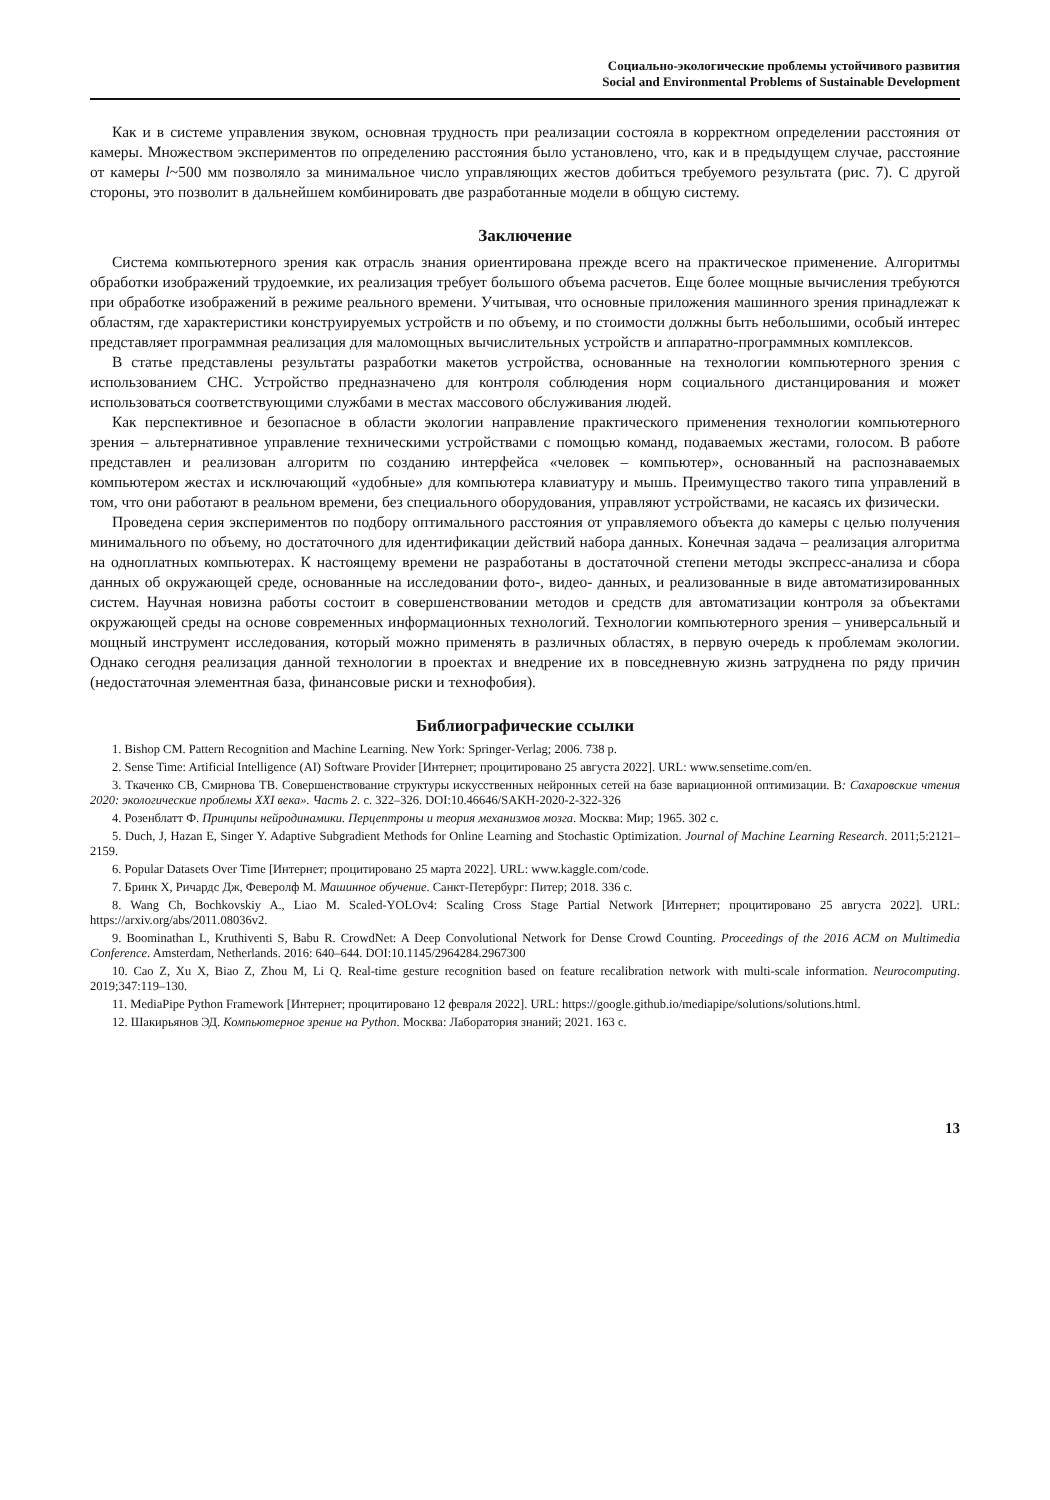Социально-экологические проблемы устойчивого развития
Social and Environmental Problems of Sustainable Development
Как и в системе управления звуком, основная трудность при реализации состояла в корректном определении расстояния от камеры. Множеством экспериментов по определению расстояния было установлено, что, как и в предыдущем случае, расстояние от камеры l~500 мм позволяло за минимальное число управляющих жестов добиться требуемого результата (рис. 7). С другой стороны, это позволит в дальнейшем комбинировать две разработанные модели в общую систему.
Заключение
Система компьютерного зрения как отрасль знания ориентирована прежде всего на практическое применение. Алгоритмы обработки изображений трудоемкие, их реализация требует большого объема расчетов. Еще более мощные вычисления требуются при обработке изображений в режиме реального времени. Учитывая, что основные приложения машинного зрения принадлежат к областям, где характеристики конструируемых устройств и по объему, и по стоимости должны быть небольшими, особый интерес представляет программная реализация для маломощных вычислительных устройств и аппаратно-программных комплексов.
В статье представлены результаты разработки макетов устройства, основанные на технологии компьютерного зрения с использованием СНС. Устройство предназначено для контроля соблюдения норм социального дистанцирования и может использоваться соответствующими службами в местах массового обслуживания людей.
Как перспективное и безопасное в области экологии направление практического применения технологии компьютерного зрения – альтернативное управление техническими устройствами с помощью команд, подаваемых жестами, голосом. В работе представлен и реализован алгоритм по созданию интерфейса «человек – компьютер», основанный на распознаваемых компьютером жестах и исключающий «удобные» для компьютера клавиатуру и мышь. Преимущество такого типа управлений в том, что они работают в реальном времени, без специального оборудования, управляют устройствами, не касаясь их физически.
Проведена серия экспериментов по подбору оптимального расстояния от управляемого объекта до камеры с целью получения минимального по объему, но достаточного для идентификации действий набора данных. Конечная задача – реализация алгоритма на одноплатных компьютерах. К настоящему времени не разработаны в достаточной степени методы экспресс-анализа и сбора данных об окружающей среде, основанные на исследовании фото-, видео- данных, и реализованные в виде автоматизированных систем. Научная новизна работы состоит в совершенствовании методов и средств для автоматизации контроля за объектами окружающей среды на основе современных информационных технологий. Технологии компьютерного зрения – универсальный и мощный инструмент исследования, который можно применять в различных областях, в первую очередь к проблемам экологии. Однако сегодня реализация данной технологии в проектах и внедрение их в повседневную жизнь затруднена по ряду причин (недостаточная элементная база, финансовые риски и технофобия).
Библиографические ссылки
1. Bishop CM. Pattern Recognition and Machine Learning. New York: Springer-Verlag; 2006. 738 p.
2. Sense Time: Artificial Intelligence (AI) Software Provider [Интернет; процитировано 25 августа 2022]. URL: www.sensetime.com/en.
3. Ткаченко СВ, Смирнова ТВ. Совершенствование структуры искусственных нейронных сетей на базе вариационной оптимизации. В: Сахаровские чтения 2020: экологические проблемы XXI века». Часть 2. с. 322–326. DOI:10.46646/SAKH-2020-2-322-326
4. Розенблатт Ф. Принципы нейродинамики. Перцептроны и теория механизмов мозга. Москва: Мир; 1965. 302 с.
5. Duch, J, Hazan E, Singer Y. Adaptive Subgradient Methods for Online Learning and Stochastic Optimization. Journal of Machine Learning Research. 2011;5:2121–2159.
6. Popular Datasets Over Time [Интернет; процитировано 25 марта 2022]. URL: www.kaggle.com/code.
7. Бринк Х, Ричардс Дж, Феверолф М. Машинное обучение. Санкт-Петербург: Питер; 2018. 336 с.
8. Wang Ch, Bochkovskiy A., Liao M. Scaled-YOLOv4: Scaling Cross Stage Partial Network [Интернет; процитировано 25 августа 2022]. URL: https://arxiv.org/abs/2011.08036v2.
9. Boominathan L, Kruthiventi S, Babu R. CrowdNet: A Deep Convolutional Network for Dense Crowd Counting. Proceedings of the 2016 ACM on Multimedia Conference. Amsterdam, Netherlands. 2016: 640–644. DOI:10.1145/2964284.2967300
10. Cao Z, Xu X, Biao Z, Zhou M, Li Q. Real-time gesture recognition based on feature recalibration network with multi-scale information. Neurocomputing. 2019;347:119–130.
11. MediaPipe Python Framework [Интернет; процитировано 12 февраля 2022]. URL: https://google.github.io/mediapipe/solutions/solutions.html.
12. Шакирьянов ЭД. Компьютерное зрение на Python. Москва: Лаборатория знаний; 2021. 163 с.
13